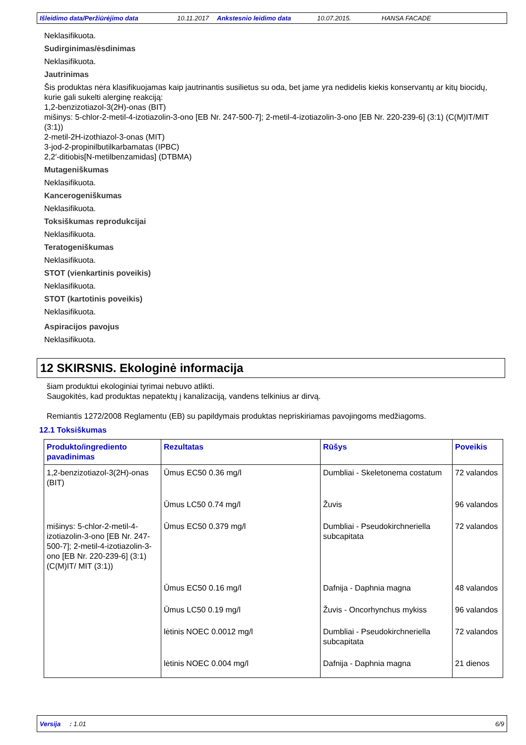Išleidimo data/Peržiūrėjimo data 10.11.2017 Ankstesnio leidimo data 10.07.2015. HANSA FACADE
Neklasifikuota.
Sudirginimas/ėsdinimas
Neklasifikuota.
Jautrinimas
Šis produktas nėra klasifikuojamas kaip jautrinantis susilietus su oda, bet jame yra nedidelis kiekis konservantų ar kitų biocidų, kurie gali sukelti alerginę reakciją:
1,2-benzizotiazol-3(2H)-onas (BIT)
mišinys: 5-chlor-2-metil-4-izotiazolin-3-ono [EB Nr. 247-500-7]; 2-metil-4-izotiazolin-3-ono [EB Nr. 220-239-6] (3:1) (C(M)IT/MIT (3:1))
2-metil-2H-izothiazol-3-onas (MIT)
3-jod-2-propinilbutilkarbamatas (IPBC)
2,2′-ditiobis[N-metilbenzamidas] (DTBMA)
Mutageniškumas
Neklasifikuota.
Kancerogeniškumas
Neklasifikuota.
Toksiškumas reprodukcijai
Neklasifikuota.
Teratogeniškumas
Neklasifikuota.
STOT (vienkartinis poveikis)
Neklasifikuota.
STOT (kartotinis poveikis)
Neklasifikuota.
Aspiracijos pavojus
Neklasifikuota.
12 SKIRSNIS. Ekologinė informacija
šiam produktui ekologiniai tyrimai nebuvo atlikti.
Saugokitės, kad produktas nepatektų į kanalizaciją, vandens telkinius ar dirvą.
Remiantis 1272/2008 Reglamentu (EB) su papildymais produktas nepriskiriamas pavojingoms medžiagoms.
12.1 Toksiškumas
| Produkto/ingrediento pavadinimas | Rezultatas | Rūšys | Poveikis |
| --- | --- | --- | --- |
| 1,2-benzizotiazol-3(2H)-onas (BIT) | Ūmus EC50 0.36 mg/l | Dumbliai - Skeletonema costatum | 72 valandos |
| | Ūmus LC50 0.74 mg/l | Žuvis | 96 valandos |
| mišinys: 5-chlor-2-metil-4-izotiazolin-3-ono [EB Nr. 247-500-7]; 2-metil-4-izotiazolin-3-ono [EB Nr. 220-239-6] (3:1) (C(M)IT/ MIT (3:1)) | Ūmus EC50 0.379 mg/l | Dumbliai - Pseudokirchneriella subcapitata | 72 valandos |
| | Ūmus EC50 0.16 mg/l | Dafnija - Daphnia magna | 48 valandos |
| | Ūmus LC50 0.19 mg/l | Žuvis - Oncorhynchus mykiss | 96 valandos |
| | lėtinis NOEC 0.0012 mg/l | Dumbliai - Pseudokirchneriella subcapitata | 72 valandos |
| | lėtinis NOEC 0.004 mg/l | Dafnija - Daphnia magna | 21 dienos |
Versija : 1.01 6/9